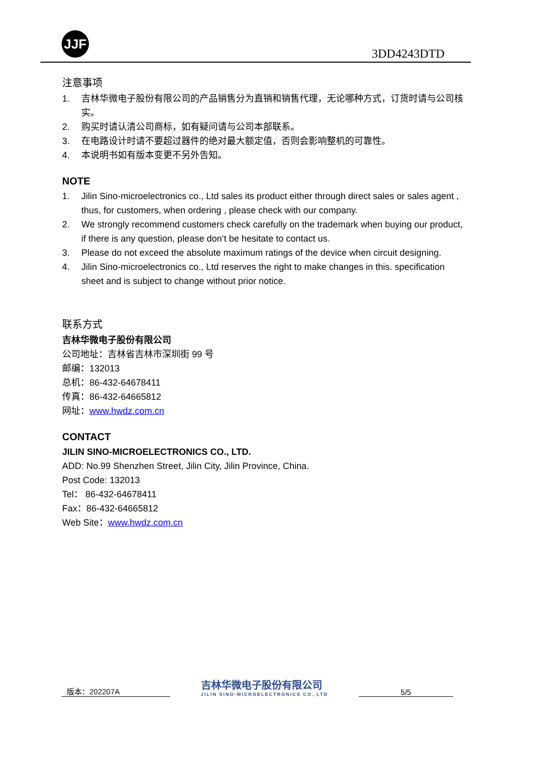JJF
3DD4243DTD
注意事项
1. 吉林华微电子股份有限公司的产品销售分为直销和销售代理，无论哪种方式，订货时请与公司核实。
2. 购买时请认清公司商标，如有疑问请与公司本部联系。
3. 在电路设计时请不要超过器件的绝对最大额定值，否则会影响整机的可靠性。
4. 本说明书如有版本变更不另外告知。
NOTE
1. Jilin Sino-microelectronics co., Ltd sales its product either through direct sales or sales agent , thus, for customers, when ordering , please check with our company.
2. We strongly recommend customers check carefully on the trademark when buying our product, if there is any question, please don’t be hesitate to contact us.
3. Please do not exceed the absolute maximum ratings of the device when circuit designing.
4. Jilin Sino-microelectronics co., Ltd reserves the right to make changes in this. specification sheet and is subject to change without prior notice.
联系方式
吉林华微电子股份有限公司
公司地址：吉林省吉林市深圳街 99 号
邮编：132013
总机：86-432-64678411
传真：86-432-64665812
网址：www.hwdz.com.cn
CONTACT
JILIN SINO-MICROELECTRONICS CO., LTD.
ADD: No.99 Shenzhen Street, Jilin City, Jilin Province, China.
Post Code: 132013
Tel： 86-432-64678411
Fax：86-432-64665812
Web Site：www.hwdz.com.cn
版本：202207A
吉林华微电子股份有限公司
JILIN SINO-MICROELECTRONICS CO.,LTD
5/5